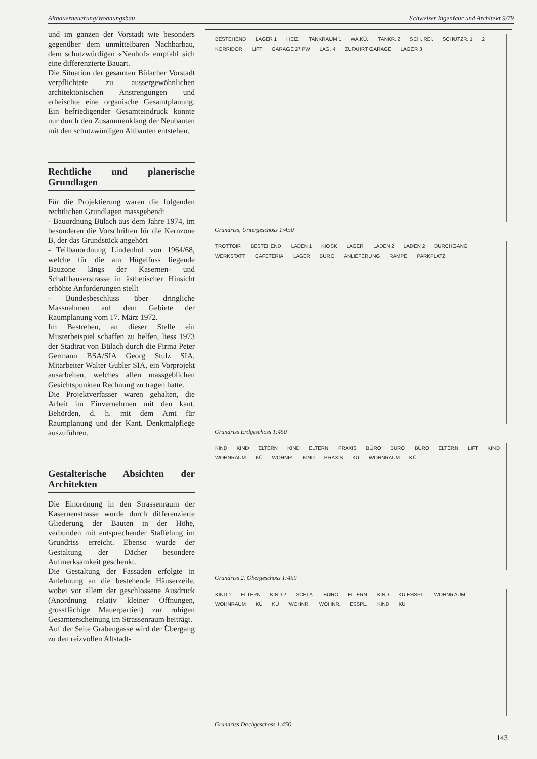Altbauerneuerung/Wohnungsbau Schweizer Ingenieur und Architekt 9/79
und im ganzen der Vorstadt wie besonders gegenüber dem unmittelbaren Nachbarbau, dem schutzwürdigen «Neuhof» empfahl sich eine differenzierte Bauart.
Die Situation der gesamten Bülacher Vorstadt verpflichtete zu aussergewöhnlichen architektonischen Anstrengungen und erheischte eine organische Gesamtplanung. Ein befriedigender Gesamteindruck konnte nur durch den Zusammenklang der Neubauten mit den schutzwürdigen Altbauten entstehen.
Rechtliche und planerische Grundlagen
Für die Projektierung waren die folgenden rechtlichen Grundlagen massgebend:
- Bauordnung Bülach aus dem Jahre 1974, im besonderen die Vorschriften für die Kernzone B, der das Grundstück angehört
- Teilbauordnung Lindenhof von 1964/68, welche für die am Hügelfuss liegende Bauzone längs der Kasernen- und Schaffhauserstrasse in ästhetischer Hinsicht erhöhte Anforderungen stellt
- Bundesbeschluss über dringliche Massnahmen auf dem Gebiete der Raumplanung vom 17. März 1972.
Im Bestreben, an dieser Stelle ein Musterbeispiel schaffen zu helfen, liess 1973 der Stadtrat von Bülach durch die Firma Peter Germann BSA/SIA Georg Stulz SIA, Mitarbeiter Walter Gubler SIA, ein Vorprojekt ausarbeiten, welches allen massgeblichen Gesichtspunkten Rechnung zu tragen hatte.
Die Projektverfasser waren gehalten, die Arbeit im Einvernehmen mit den kant. Behörden, d. h. mit dem Amt für Raumplanung und der Kant. Denkmalpflege auszuführen.
Gestalterische Absichten der Architekten
Die Einordnung in den Strassenraum der Kasernenstrasse wurde durch differenzierte Gliederung der Bauten in der Höhe, verbunden mit entsprechender Staffelung im Grundriss erreicht. Ebenso wurde der Gestaltung der Dächer besondere Aufmerksamkeit geschenkt.
Die Gestaltung der Fassaden erfolgte in Anlehnung an die bestehende Häuserzeile, wobei vor allem der geschlossene Ausdruck (Anordnung relativ kleiner Öffnungen, grossflächige Mauerpartien) zur ruhigen Gesamterscheinung im Strassenraum beiträgt.
Auf der Seite Grabengasse wird der Übergang zu den reizvollen Altstadt-
BESTEHEND LAGER 1 HEIZ. TANKRAUM 1 WA.KÜ. TANKR. 2 SCH. REI. SCHUTZR. 1 2 KORRIDOR LIFT GARAGE 27 PW LAG. 4 ZUFAHRT GARAGE LAGER 3
Grundriss, Untergeschoss 1:450
TROTTOIR BESTEHEND LADEN 1 KIOSK LAGER LADEN 2 LADEN 2 DURCHGANG WERKSTATT CAFETERIA LAGER BÜRO ANLIEFERUNG RAMPE PARKPLATZ
Grundriss Erdgeschoss 1:450
KIND KIND ELTERN KIND ELTERN PRAXIS BÜRO BÜRO BÜRO ELTERN LIFT KIND WOHNRAUM KÜ WOHNR. KIND PRAXIS KÜ WOHNRAUM KÜ
Grundriss 2. Obergeschoss 1:450
KIND 1 ELTERN KIND 2 SCHLA. BÜRO ELTERN KIND KÜ ESSPL. WOHNRAUM WOHNRAUM KÜ KÜ WOHNR. WOHNR. ESSPL. KIND KÜ
Grundriss Dachgeschoss 1:450
143